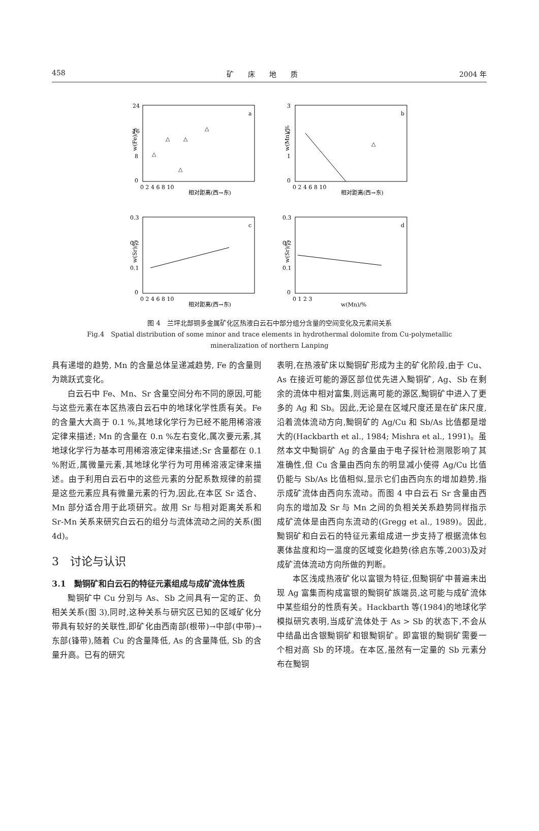458 矿　　床　　地　　质 2004 年
a
24
16
8
0
相对距离(西→东)
0 2 4 6 8 10
w(Fe)/%
△
△
△
△
△
b
3
2
1
0
相对距离(西→东)
0 2 4 6 8 10
w(Mn)/%
△
c
0.3
0.2
0.1
0
相对距离(西→东)
0 2 4 6 8 10
w(Sr)/%
d
0.3
0.2
0.1
0
w(Mn)/%
0 1 2 3
w(Sr)/%
图 4　兰坪北部铜多金属矿化区热液白云石中部分组分含量的空间变化及元素间关系
Fig.4　Spatial distribution of some minor and trace elements in hydrothermal dolomite from Cu-polymetallic
mineralization of northern Lanping
具有递增的趋势, Mn 的含量总体呈递减趋势, Fe 的含量则为跳跃式变化。
白云石中 Fe、Mn、Sr 含量空间分布不同的原因,可能与这些元素在本区热液白云石中的地球化学性质有关。Fe 的含量大大高于 0.1 %,其地球化学行为已经不能用稀溶液定律来描述; Mn 的含量在 0.n %左右变化,属次要元素,其地球化学行为基本可用稀溶液定律来描述;Sr 含量都在 0.1 %附近,属微量元素,其地球化学行为可用稀溶液定律来描述。由于利用白云石中的这些元素的分配系数规律的前提是这些元素应具有微量元素的行为,因此,在本区 Sr 适合、Mn 部分适合用于此项研究。故用 Sr 与相对距离关系和 Sr-Mn 关系来研究白云石的组分与流体流动之间的关系(图 4d)。
3　讨论与认识
3.1　黝铜矿和白云石的特征元素组成与成矿流体性质
黝铜矿中 Cu 分别与 As、Sb 之间具有一定的正、负相关关系(图 3),同时,这种关系与研究区已知的区域矿化分带具有较好的关联性,即矿化由西南部(根带)→中部(中带)→东部(锋带),随着 Cu 的含量降低, As 的含量降低, Sb 的含量升高。已有的研究
表明,在热液矿床以黝铜矿形成为主的矿化阶段,由于 Cu、As 在接近可能的源区部位优先进入黝铜矿, Ag、Sb 在剩余的流体中相对富集,则远离可能的源区,黝铜矿中进入了更多的 Ag 和 Sb。因此,无论是在区域尺度还是在矿床尺度,沿着流体流动方向,黝铜矿的 Ag/Cu 和 Sb/As 比值都是增大的(Hackbarth et al., 1984; Mishra et al., 1991)。虽然本文中黝铜矿 Ag 的含量由于电子探针检测限影响了其准确性,但 Cu 含量由西向东的明显减小使得 Ag/Cu 比值仍能与 Sb/As 比值相似,显示它们由西向东的增加趋势,指示成矿流体由西向东流动。而图 4 中白云石 Sr 含量由西向东的增加及 Sr 与 Mn 之间的负相关关系趋势同样指示成矿流体是由西向东流动的(Gregg et al., 1989)。因此,黝铜矿和白云石的特征元素组成进一步支持了根据流体包裹体盐度和均一温度的区域变化趋势(徐启东等,2003)及对成矿流体流动方向所做的判断。
本区浅成热液矿化以富银为特征,但黝铜矿中普遍未出现 Ag 富集而构成富银的黝铜矿族端员,这可能与成矿流体中某些组分的性质有关。Hackbarth 等(1984)的地球化学模拟研究表明,当成矿流体处于 As > Sb 的状态下,不会从中结晶出含银黝铜矿和银黝铜矿。即富银的黝铜矿需要一个相对高 Sb 的环境。在本区,虽然有一定量的 Sb 元素分布在黝铜